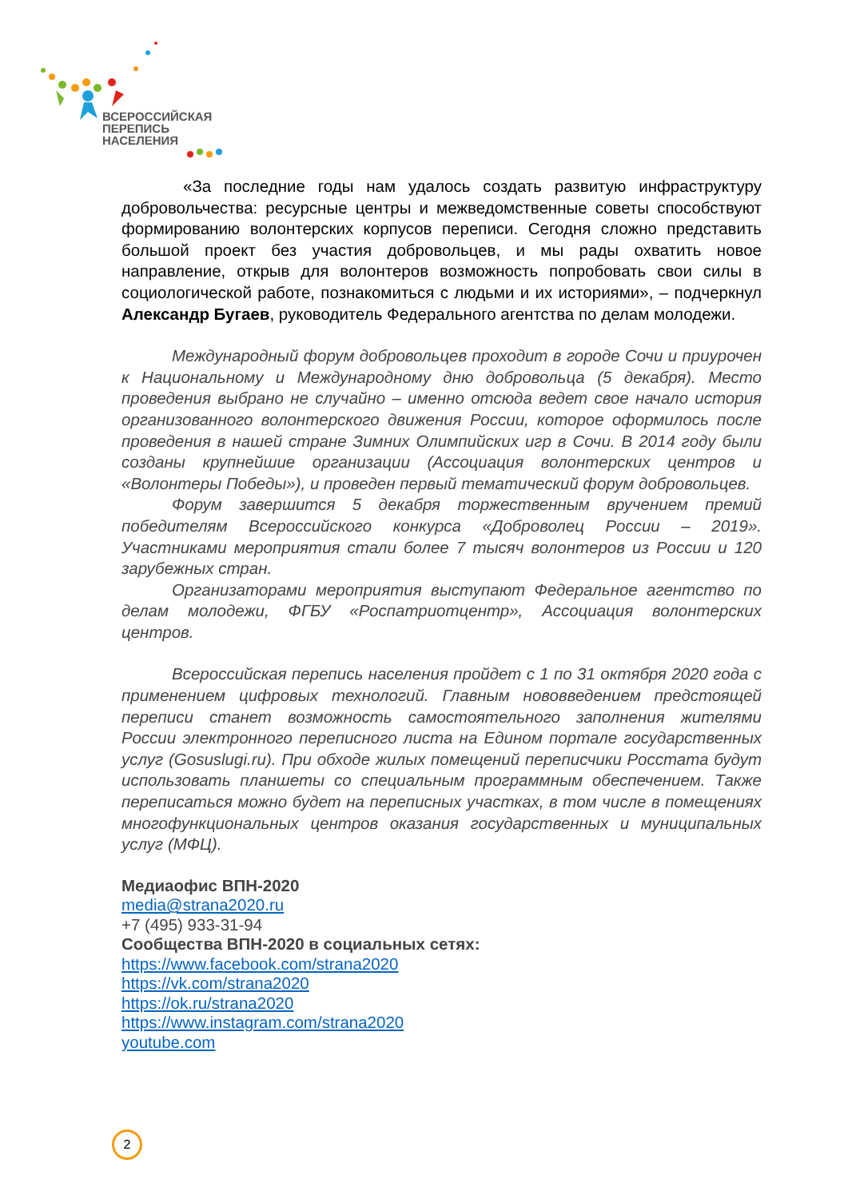ВСЕРОССИЙСКАЯ
ПЕРЕПИСЬ
НАСЕЛЕНИЯ
«За последние годы нам удалось создать развитую инфраструктуру добровольчества: ресурсные центры и межведомственные советы способствуют формированию волонтерских корпусов переписи. Сегодня сложно представить большой проект без участия добровольцев, и мы рады охватить новое направление, открыв для волонтеров возможность попробовать свои силы в социологической работе, познакомиться с людьми и их историями», – подчеркнул Александр Бугаев, руководитель Федерального агентства по делам молодежи.
Международный форум добровольцев проходит в городе Сочи и приурочен к Национальному и Международному дню добровольца (5 декабря). Место проведения выбрано не случайно – именно отсюда ведет свое начало история организованного волонтерского движения России, которое оформилось после проведения в нашей стране Зимних Олимпийских игр в Сочи. В 2014 году были созданы крупнейшие организации (Ассоциация волонтерских центров и «Волонтеры Победы»), и проведен первый тематический форум добровольцев.
Форум завершится 5 декабря торжественным вручением премий победителям Всероссийского конкурса «Доброволец России – 2019». Участниками мероприятия стали более 7 тысяч волонтеров из России и 120 зарубежных стран.
Организаторами мероприятия выступают Федеральное агентство по делам молодежи, ФГБУ «Роспатриотцентр», Ассоциация волонтерских центров.
Всероссийская перепись населения пройдет с 1 по 31 октября 2020 года с применением цифровых технологий. Главным нововведением предстоящей переписи станет возможность самостоятельного заполнения жителями России электронного переписного листа на Едином портале государственных услуг (Gosuslugi.ru). При обходе жилых помещений переписчики Росстата будут использовать планшеты со специальным программным обеспечением. Также переписаться можно будет на переписных участках, в том числе в помещениях многофункциональных центров оказания государственных и муниципальных услуг (МФЦ).
Медиаофис ВПН-2020
media@strana2020.ru
+7 (495) 933-31-94
Сообщества ВПН-2020 в социальных сетях:
https://www.facebook.com/strana2020
https://vk.com/strana2020
https://ok.ru/strana2020
https://www.instagram.com/strana2020
youtube.com
2